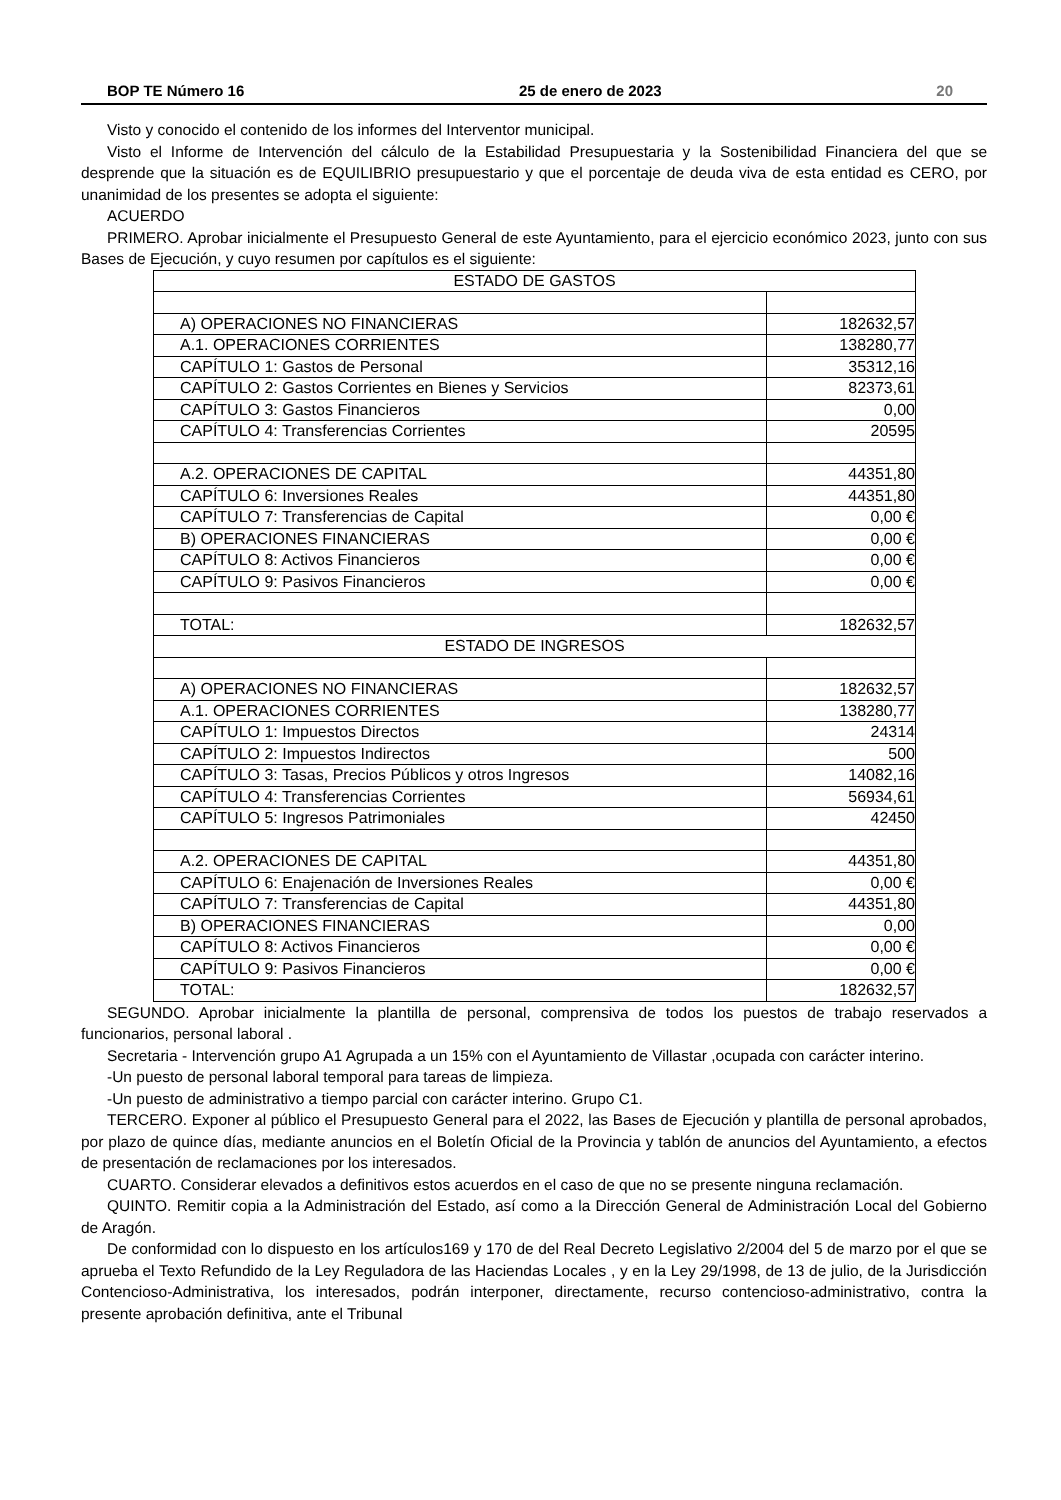BOP TE Número 16 25 de enero de 2023 20
Visto y conocido el contenido de los informes del Interventor municipal.
Visto el Informe de Intervención del cálculo de la Estabilidad Presupuestaria y la Sostenibilidad Financiera del que se desprende que la situación es de EQUILIBRIO presupuestario y que el porcentaje de deuda viva de esta entidad es CERO, por unanimidad de los presentes se adopta el siguiente:
ACUERDO
PRIMERO. Aprobar inicialmente el Presupuesto General de este Ayuntamiento, para el ejercicio económico 2023, junto con sus Bases de Ejecución, y cuyo resumen por capítulos es el siguiente:
| ESTADO DE GASTOS | |
| A) OPERACIONES NO FINANCIERAS | 182632,57 |
| A.1. OPERACIONES CORRIENTES | 138280,77 |
| CAPÍTULO 1: Gastos de Personal | 35312,16 |
| CAPÍTULO 2: Gastos Corrientes en Bienes y Servicios | 82373,61 |
| CAPÍTULO 3: Gastos Financieros | 0,00 |
| CAPÍTULO 4: Transferencias Corrientes | 20595 |
| A.2. OPERACIONES DE CAPITAL | 44351,80 |
| CAPÍTULO 6: Inversiones Reales | 44351,80 |
| CAPÍTULO 7: Transferencias de Capital | 0,00 € |
| B) OPERACIONES FINANCIERAS | 0,00 € |
| CAPÍTULO 8: Activos Financieros | 0,00 € |
| CAPÍTULO 9: Pasivos Financieros | 0,00 € |
| TOTAL: | 182632,57 |
| ESTADO DE INGRESOS | |
| A) OPERACIONES NO FINANCIERAS | 182632,57 |
| A.1. OPERACIONES CORRIENTES | 138280,77 |
| CAPÍTULO 1: Impuestos Directos | 24314 |
| CAPÍTULO 2: Impuestos Indirectos | 500 |
| CAPÍTULO 3: Tasas, Precios Públicos y otros Ingresos | 14082,16 |
| CAPÍTULO 4: Transferencias Corrientes | 56934,61 |
| CAPÍTULO 5: Ingresos Patrimoniales | 42450 |
| A.2. OPERACIONES DE CAPITAL | 44351,80 |
| CAPÍTULO 6: Enajenación de Inversiones Reales | 0,00 € |
| CAPÍTULO 7: Transferencias de Capital | 44351,80 |
| B) OPERACIONES FINANCIERAS | 0,00 |
| CAPÍTULO 8: Activos Financieros | 0,00 € |
| CAPÍTULO 9: Pasivos Financieros | 0,00 € |
| TOTAL: | 182632,57 |
SEGUNDO. Aprobar inicialmente la plantilla de personal, comprensiva de todos los puestos de trabajo reservados a funcionarios, personal laboral .
Secretaria - Intervención grupo A1 Agrupada a un 15% con el Ayuntamiento de Villastar ,ocupada con carácter interino.
-Un puesto de personal laboral temporal para tareas de limpieza.
-Un puesto de administrativo a tiempo parcial con carácter interino. Grupo C1.
TERCERO. Exponer al público el Presupuesto General para el 2022, las Bases de Ejecución y plantilla de personal aprobados, por plazo de quince días, mediante anuncios en el Boletín Oficial de la Provincia y tablón de anuncios del Ayuntamiento, a efectos de presentación de reclamaciones por los interesados.
CUARTO. Considerar elevados a definitivos estos acuerdos en el caso de que no se presente ninguna reclamación.
QUINTO. Remitir copia a la Administración del Estado, así como a la Dirección General de Administración Local del Gobierno de Aragón.
De conformidad con lo dispuesto en los artículos169 y 170 de del Real Decreto Legislativo 2/2004 del 5 de marzo por el que se aprueba el Texto Refundido de la Ley Reguladora de las Haciendas Locales , y en la Ley 29/1998, de 13 de julio, de la Jurisdicción Contencioso-Administrativa, los interesados, podrán interponer, directamente, recurso contencioso-administrativo, contra la presente aprobación definitiva, ante el Tribunal